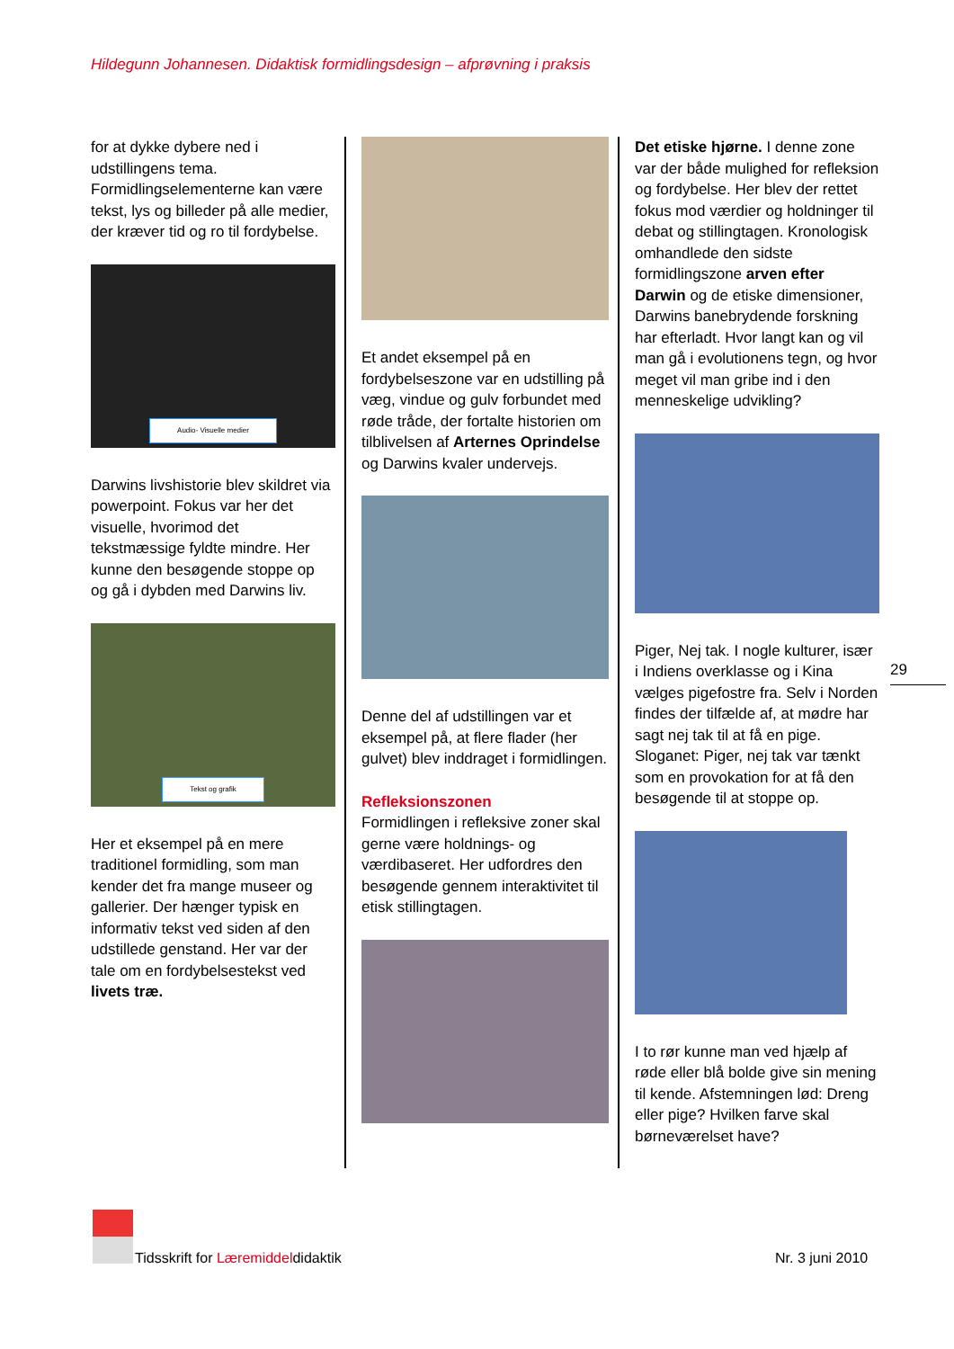Hildegunn Johannesen. Didaktisk formidlingsdesign – afprøvning i praksis
for at dykke dybere ned i udstillingens tema. Formidlingselementerne kan være tekst, lys og billeder på alle medier, der kræver tid og ro til fordybelse.
Audio- Visuelle medier
Darwins livshistorie blev skildret via powerpoint. Fokus var her det visuelle, hvorimod det tekstmæssige fyldte mindre. Her kunne den besøgende stoppe op og gå i dybden med Darwins liv.
Tekst og grafik
Her et eksempel på en mere traditionel formidling, som man kender det fra mange museer og gallerier. Der hænger typisk en informativ tekst ved siden af den udstillede genstand. Her var der tale om en fordybelsestekst ved livets træ.
Et andet eksempel på en fordybelseszone var en udstilling på væg, vindue og gulv forbundet med røde tråde, der fortalte historien om tilblivelsen af Arternes Oprindelse og Darwins kvaler undervejs.
Denne del af udstillingen var et eksempel på, at flere flader (her gulvet) blev inddraget i formidlingen.
Refleksionszonen
Formidlingen i refleksive zoner skal gerne være holdnings- og værdibaseret. Her udfordres den besøgende gennem interaktivitet til etisk stillingtagen.
Det etiske hjørne. I denne zone var der både mulighed for refleksion og fordybelse. Her blev der rettet fokus mod værdier og holdninger til debat og stillingtagen. Kronologisk omhandlede den sidste formidlingszone arven efter Darwin og de etiske dimensioner, Darwins banebrydende forskning har efterladt. Hvor langt kan og vil man gå i evolutionens tegn, og hvor meget vil man gribe ind i den menneskelige udvikling?
Piger, Nej tak. I nogle kulturer, især i Indiens overklasse og i Kina vælges pigefostre fra. Selv i Norden findes der tilfælde af, at mødre har sagt nej tak til at få en pige. Sloganet: Piger, nej tak var tænkt som en provokation for at få den besøgende til at stoppe op.
I to rør kunne man ved hjælp af røde eller blå bolde give sin mening til kende. Afstemningen lød: Dreng eller pige? Hvilken farve skal børneværelset have?
29
Tidsskrift for Læremiddeldidaktik
Nr. 3 juni 2010